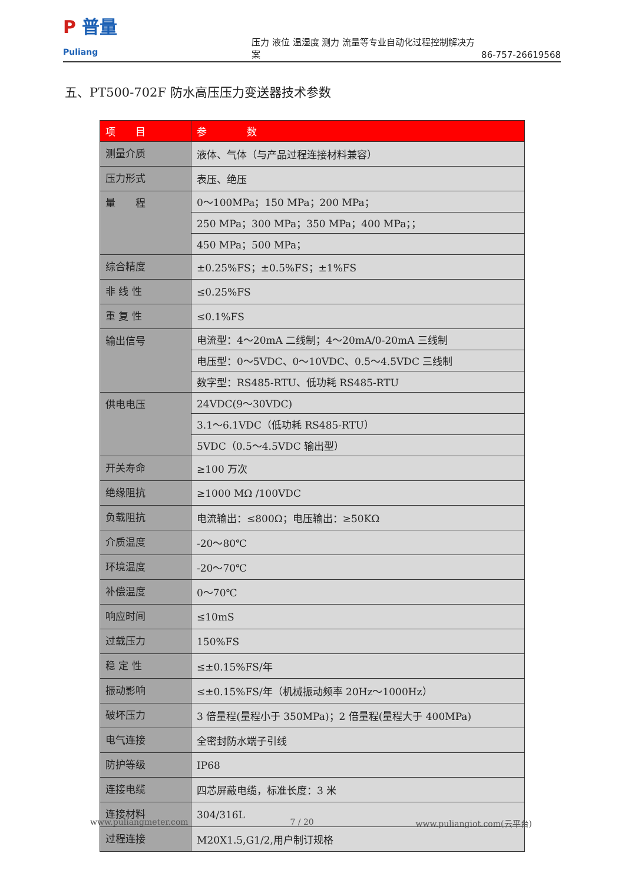P 普量
Puliang
压力 液位 温湿度 测力 流量等专业自动化过程控制解决方案
86-757-26619568
五、PT500-702F 防水高压压力变送器技术参数
| 项 目 | 参 数 |
| --- | --- |
| 测量介质 | 液体、气体（与产品过程连接材料兼容） |
| 压力形式 | 表压、绝压 |
| 量 程 | 0～100MPa；150 MPa；200 MPa； |
| | 250 MPa；300 MPa；350 MPa；400 MPa；； |
| | 450 MPa；500 MPa； |
| 综合精度 | ±0.25%FS；±0.5%FS；±1%FS |
| 非 线 性 | ≤0.25%FS |
| 重 复 性 | ≤0.1%FS |
| 输出信号 | 电流型：4～20mA 二线制；4～20mA/0-20mA 三线制 |
| | 电压型：0～5VDC、0～10VDC、0.5～4.5VDC 三线制 |
| | 数字型：RS485-RTU、低功耗 RS485-RTU |
| 供电电压 | 24VDC(9～30VDC) |
| | 3.1～6.1VDC（低功耗 RS485-RTU） |
| | 5VDC（0.5～4.5VDC 输出型） |
| 开关寿命 | ≥100 万次 |
| 绝缘阻抗 | ≥1000 MΩ /100VDC |
| 负载阻抗 | 电流输出：≤800Ω；电压输出：≥50KΩ |
| 介质温度 | -20～80℃ |
| 环境温度 | -20～70℃ |
| 补偿温度 | 0～70℃ |
| 响应时间 | ≤10mS |
| 过载压力 | 150%FS |
| 稳 定 性 | ≤±0.15%FS/年 |
| 振动影响 | ≤±0.15%FS/年（机械振动频率 20Hz～1000Hz） |
| 破坏压力 | 3 倍量程(量程小于 350MPa)；2 倍量程(量程大于 400MPa) |
| 电气连接 | 全密封防水端子引线 |
| 防护等级 | IP68 |
| 连接电缆 | 四芯屏蔽电缆，标准长度：3 米 |
| 连接材料 | 304/316L |
| 过程连接 | M20X1.5,G1/2,用户制订规格 |
www.puliangmeter.com 7 / 20 www.puliangiot.com(云平台)